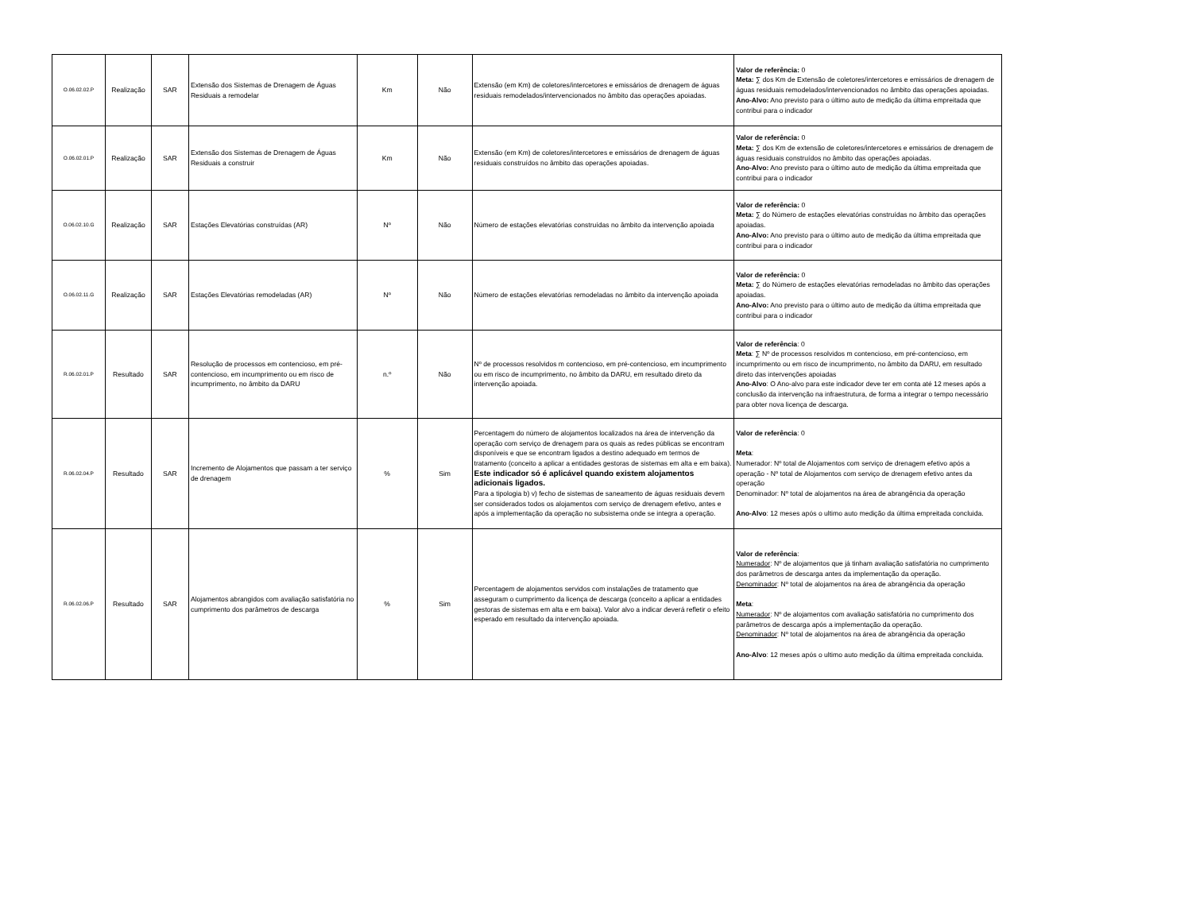| O.06.02.02.P | Realização | SAR | Extensão dos Sistemas de Drenagem de Águas Residuais a remodelar | Km | Não | Extensão (em Km) de coletores/intercetores e emissários de drenagem de águas residuais remodelados/intervencionados no âmbito das operações apoiadas. | Valor de referência: 0 Meta: ∑ dos Km de Extensão de coletores/intercetores e emissários de drenagem de águas residuais remodelados/intervencionados no âmbito das operações apoiadas. Ano-Alvo: Ano previsto para o último auto de medição da última empreitada que contribui para o indicador |
| O.06.02.01.P | Realização | SAR | Extensão dos Sistemas de Drenagem de Águas Residuais a construir | Km | Não | Extensão (em Km) de coletores/intercetores e emissários de drenagem de águas residuais construídos no âmbito das operações apoiadas. | Valor de referência: 0 Meta: ∑ dos Km de extensão de coletores/intercetores e emissários de drenagem de águas residuais construídos no âmbito das operações apoiadas. Ano-Alvo: Ano previsto para o último auto de medição da última empreitada que contribui para o indicador |
| O.06.02.10.G | Realização | SAR | Estações Elevatórias construídas (AR) | Nº | Não | Número de estações elevatórias construídas no âmbito da intervenção apoiada | Valor de referência: 0 Meta: ∑ do Número de estações elevatórias construídas no âmbito das operações apoiadas. Ano-Alvo: Ano previsto para o último auto de medição da última empreitada que contribui para o indicador |
| O.06.02.11.G | Realização | SAR | Estações Elevatórias remodeladas (AR) | Nº | Não | Número de estações elevatórias remodeladas no âmbito da intervenção apoiada | Valor de referência: 0 Meta: ∑ do Número de estações elevatórias remodeladas no âmbito das operações apoiadas. Ano-Alvo: Ano previsto para o último auto de medição da última empreitada que contribui para o indicador |
| R.06.02.01.P | Resultado | SAR | Resolução de processos em contencioso, em pré-contencioso, em incumprimento ou em risco de incumprimento, no âmbito da DARU | n.º | Não | Nº de processos resolvidos m contencioso, em pré-contencioso, em incumprimento ou em risco de incumprimento, no âmbito da DARU, em resultado direto da intervenção apoiada. | Valor de referência : 0 Meta : ∑ Nº de processos resolvidos m contencioso, em pré-contencioso, em incumprimento ou em risco de incumprimento, no âmbito da DARU, em resultado direto das intervenções apoiadas Ano-Alvo : O Ano-alvo para este indicador deve ter em conta até 12 meses após a conclusão da intervenção na infraestrutura, de forma a integrar o tempo necessário para obter nova licença de descarga. |
| R.06.02.04.P | Resultado | SAR | Incremento de Alojamentos que passam a ter serviço de drenagem | % | Sim | Percentagem do número de alojamentos localizados na área de intervenção da operação com serviço de drenagem para os quais as redes públicas se encontram disponíveis e que se encontram ligados a destino adequado em termos de tratamento (conceito a aplicar a entidades gestoras de sistemas em alta e em baixa). Este indicador só é aplicável quando existem alojamentos adicionais ligados. Para a tipologia b) v) fecho de sistemas de saneamento de águas residuais devem ser considerados todos os alojamentos com serviço de drenagem efetivo, antes e após a implementação da operação no subsistema onde se integra a operação. | Valor de referência : 0 Meta : Numerador: Nº total de Alojamentos com serviço de drenagem efetivo após a operação - Nº total de Alojamentos com serviço de drenagem efetivo antes da operação Denominador: Nº total de alojamentos na área de abrangência da operação Ano-Alvo : 12 meses após o ultimo auto medição da última empreitada concluida. |
| R.06.02.06.P | Resultado | SAR | Alojamentos abrangidos com avaliação satisfatória no cumprimento dos parâmetros de descarga | % | Sim | Percentagem de alojamentos servidos com instalações de tratamento que asseguram o cumprimento da licença de descarga (conceito a aplicar a entidades gestoras de sistemas em alta e em baixa). Valor alvo a indicar deverá refletir o efeito esperado em resultado da intervenção apoiada. | Valor de referência : Numerador : Nº de alojamentos que já tinham avaliação satisfatória no cumprimento dos parâmetros de descarga antes da implementação da operação. Denominador : Nº total de alojamentos na área de abrangência da operação Meta : Numerador : Nº de alojamentos com avaliação satisfatória no cumprimento dos parâmetros de descarga após a implementação da operação. Denominador : Nº total de alojamentos na área de abrangência da operação Ano-Alvo : 12 meses após o ultimo auto medição da última empreitada concluida. |